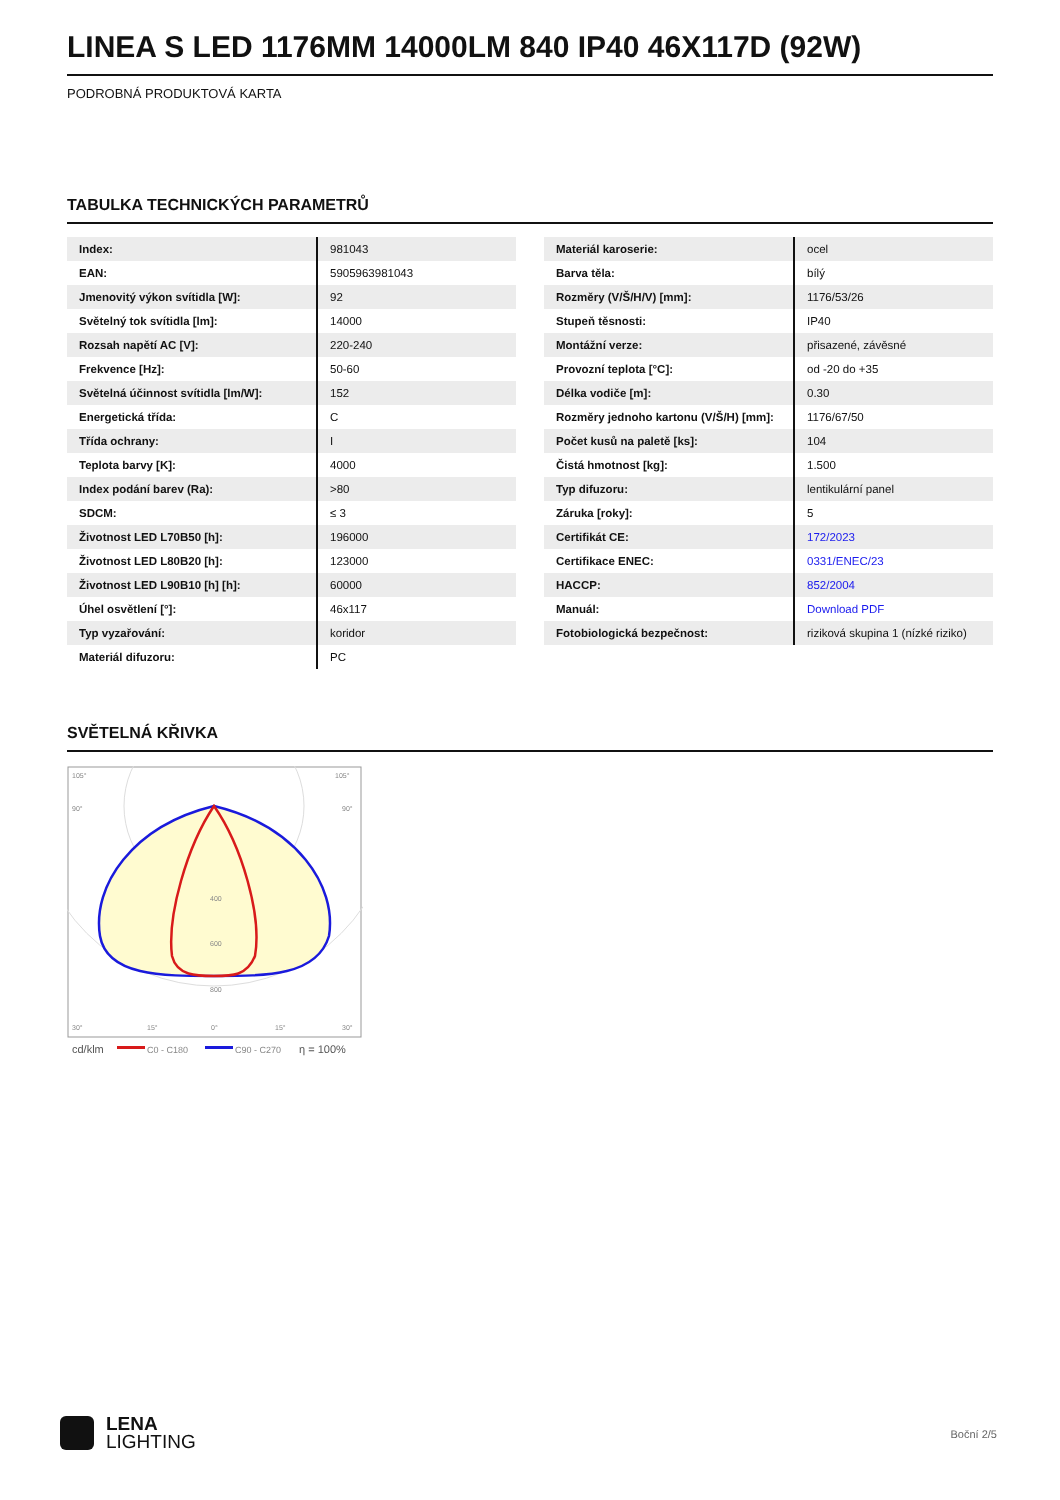LINEA S LED 1176MM 14000LM 840 IP40 46X117D (92W)
PODROBNÁ PRODUKTOVÁ KARTA
TABULKA TECHNICKÝCH PARAMETRŮ
| Index: | 981043 |
| EAN: | 5905963981043 |
| Jmenovitý výkon svítidla [W]: | 92 |
| Světelný tok svítidla [lm]: | 14000 |
| Rozsah napětí AC [V]: | 220-240 |
| Frekvence [Hz]: | 50-60 |
| Světelná účinnost svítidla [lm/W]: | 152 |
| Energetická třída: | C |
| Třída ochrany: | I |
| Teplota barvy [K]: | 4000 |
| Index podání barev (Ra): | >80 |
| SDCM: | ≤ 3 |
| Životnost LED L70B50 [h]: | 196000 |
| Životnost LED L80B20 [h]: | 123000 |
| Životnost LED L90B10 [h] [h]: | 60000 |
| Úhel osvětlení [°]: | 46x117 |
| Typ vyzařování: | koridor |
| Materiál difuzoru: | PC |
| Materiál karoserie: | ocel |
| Barva těla: | bílý |
| Rozměry (V/Š/H/V) [mm]: | 1176/53/26 |
| Stupeň těsnosti: | IP40 |
| Montážní verze: | přisazené, závěsné |
| Provozní teplota [°C]: | od -20 do +35 |
| Délka vodiče [m]: | 0.30 |
| Rozměry jednoho kartonu (V/Š/H) [mm]: | 1176/67/50 |
| Počet kusů na paletě [ks]: | 104 |
| Čistá hmotnost [kg]: | 1.500 |
| Typ difuzoru: | lentikulární panel |
| Záruka [roky]: | 5 |
| Certifikát CE: | 172/2023 |
| Certifikace ENEC: | 0331/ENEC/23 |
| HACCP: | 852/2004 |
| Manuál: | Download PDF |
| Fotobiologická bezpečnost: | riziková skupina 1 (nízké riziko) |
SVĚTELNÁ KŘIVKA
105°
105°
90°
90°
400
600
800
30°
15°
0°
15°
30°
cd/klm
C0 - C180
C90 - C270
η = 100%
LENA
LIGHTING
Boční 2/5